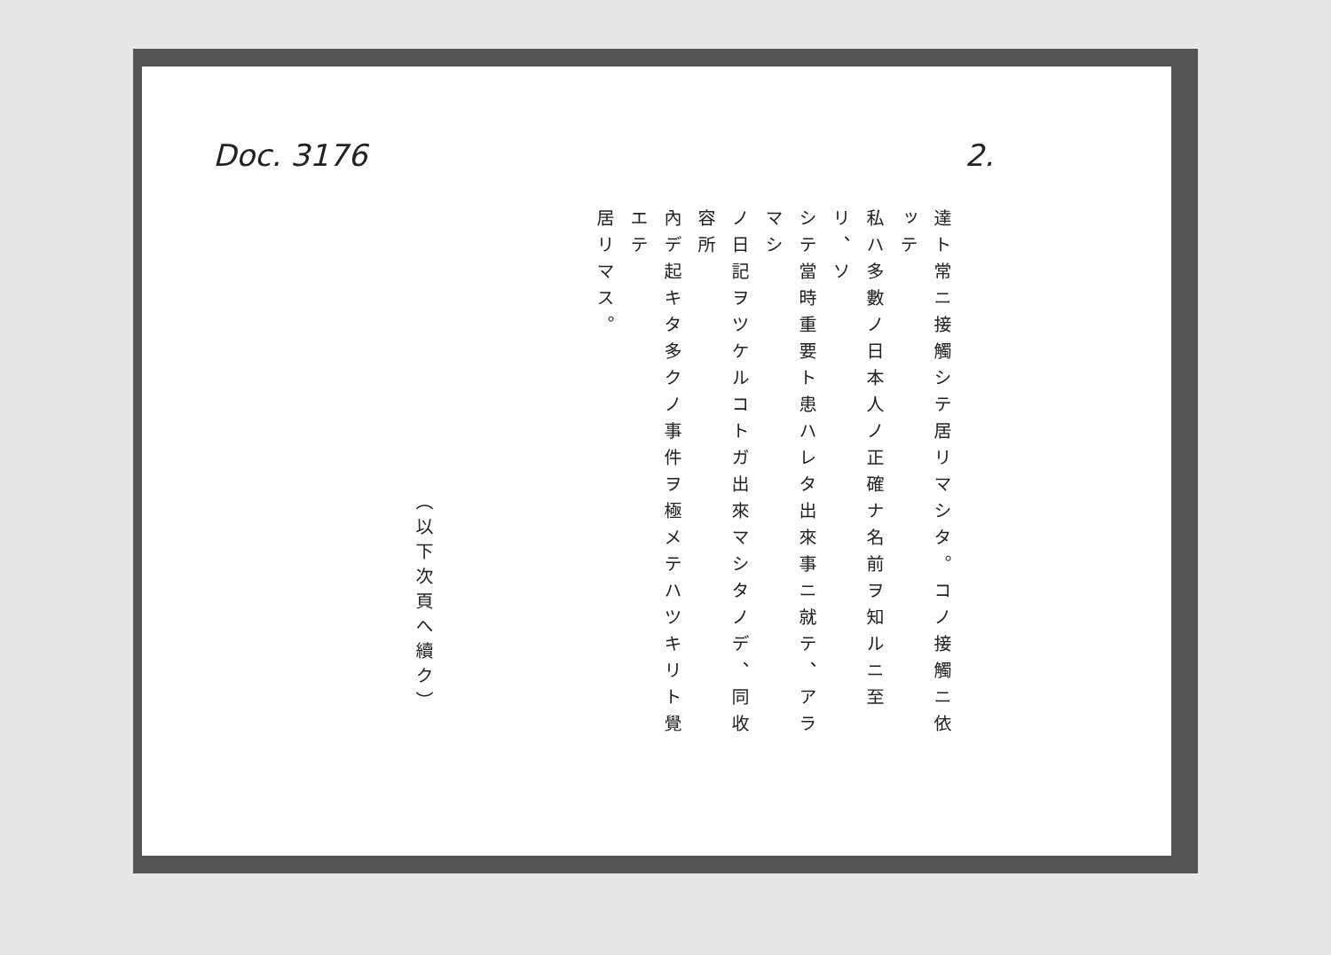Doc. 3176 2.
達ト常ニ接觸シテ居リマシタ。コノ接觸ニ依ッテ
私ハ多數ノ日本人ノ正確ナ名前ヲ知ルニ至リ、ソ
シテ當時重要ト患ハレタ出來事ニ就テ、アラマシ
ノ日記ヲツケルコトガ出來マシタノデ、同收容所
內デ起キタ多クノ事件ヲ極メテハツキリト覺エテ
居リマス。
（以下次頁へ續ク）